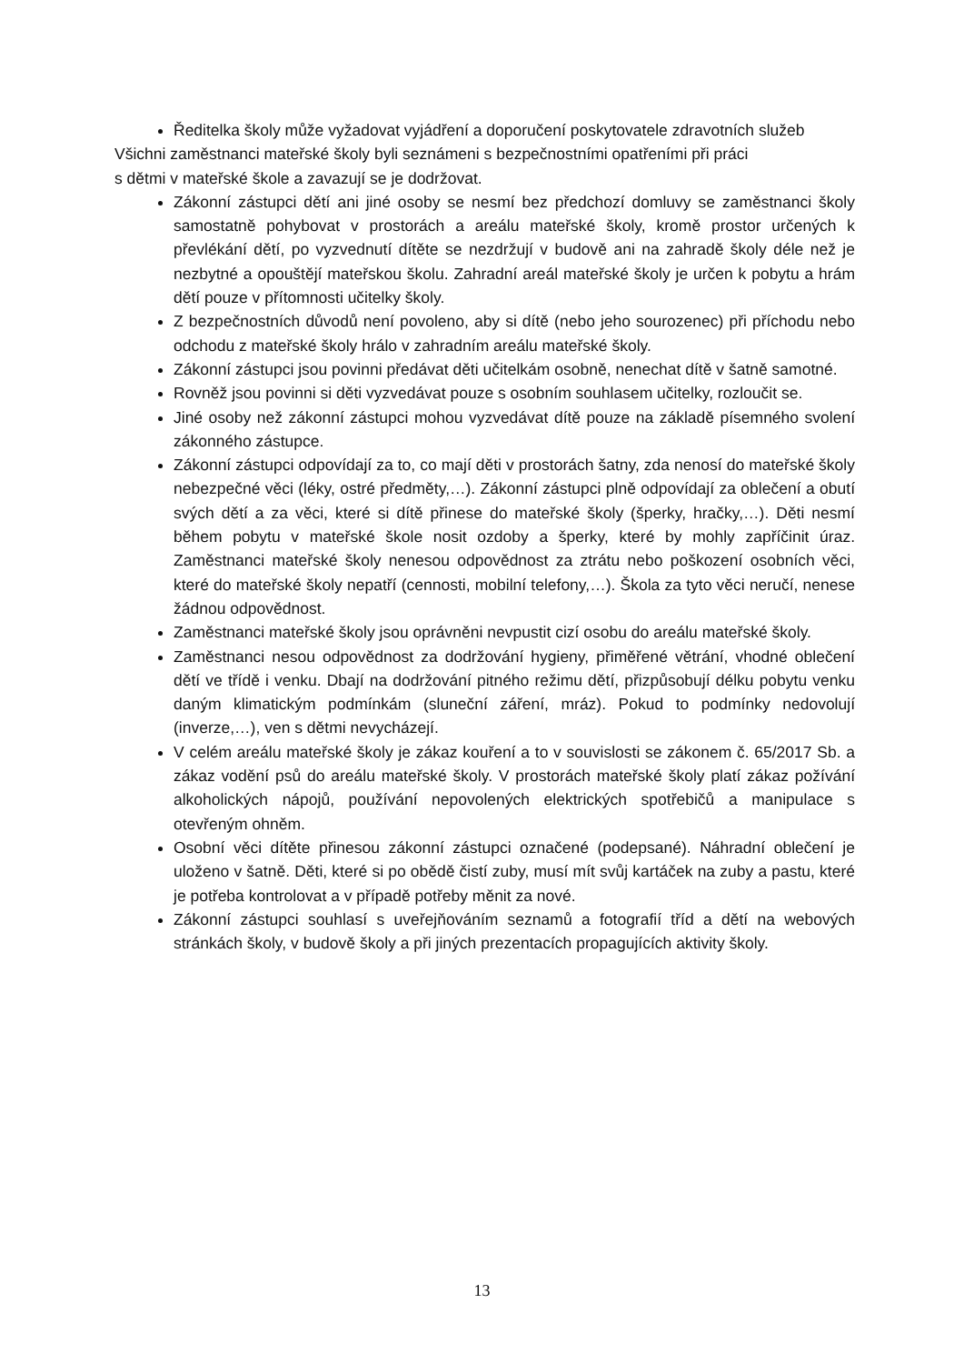Ředitelka školy může vyžadovat vyjádření a doporučení poskytovatele zdravotních služeb
Všichni zaměstnanci mateřské školy byli seznámeni s bezpečnostními opatřeními při práci
s dětmi v mateřské škole a zavazují se je dodržovat.
Zákonní zástupci dětí ani jiné osoby se nesmí bez předchozí domluvy se zaměstnanci školy samostatně pohybovat v prostorách a areálu mateřské školy, kromě prostor určených k převlékání dětí, po vyzvednutí dítěte se nezdržují v budově ani na zahradě školy déle než je nezbytné a opouštějí mateřskou školu. Zahradní areál mateřské školy je určen k pobytu a hrám dětí pouze v přítomnosti učitelky školy.
Z bezpečnostních důvodů není povoleno, aby si dítě (nebo jeho sourozenec) při příchodu nebo odchodu z mateřské školy hrálo v zahradním areálu mateřské školy.
Zákonní zástupci jsou povinni předávat děti učitelkám osobně, nenechat dítě v šatně samotné.
Rovněž jsou povinni si děti vyzvedávat pouze s osobním souhlasem učitelky, rozloučit se.
Jiné osoby než zákonní zástupci mohou vyzvedávat dítě pouze na základě písemného svolení zákonného zástupce.
Zákonní zástupci odpovídají za to, co mají děti v prostorách šatny, zda nenosí do mateřské školy nebezpečné věci (léky, ostré předměty,…). Zákonní zástupci plně odpovídají za oblečení a obutí svých dětí a za věci, které si dítě přinese do mateřské školy (šperky, hračky,…). Děti nesmí během pobytu v mateřské škole nosit ozdoby a šperky, které by mohly zapříčinit úraz. Zaměstnanci mateřské školy nenesou odpovědnost za ztrátu nebo poškození osobních věci, které do mateřské školy nepatří (cennosti, mobilní telefony,…). Škola za tyto věci neručí, nenese žádnou odpovědnost.
Zaměstnanci mateřské školy jsou oprávněni nevpustit cizí osobu do areálu mateřské školy.
Zaměstnanci nesou odpovědnost za dodržování hygieny, přiměřené větrání, vhodné oblečení dětí ve třídě i venku. Dbají na dodržování pitného režimu dětí, přizpůsobují délku pobytu venku daným klimatickým podmínkám (sluneční záření, mráz). Pokud to podmínky nedovolují (inverze,…), ven s dětmi nevycházejí.
V celém areálu mateřské školy je zákaz kouření a to v souvislosti se zákonem č. 65/2017 Sb. a zákaz vodění psů do areálu mateřské školy. V prostorách mateřské školy platí zákaz požívání alkoholických nápojů, používání nepovolených elektrických spotřebičů a manipulace s otevřeným ohněm.
Osobní věci dítěte přinesou zákonní zástupci označené (podepsané). Náhradní oblečení je uloženo v šatně. Děti, které si po obědě čistí zuby, musí mít svůj kartáček na zuby a pastu, které je potřeba kontrolovat a v případě potřeby měnit za nové.
Zákonní zástupci souhlasí s uveřejňováním seznamů a fotografií tříd a dětí na webových stránkách školy, v budově školy a při jiných prezentacích propagujících aktivity školy.
13